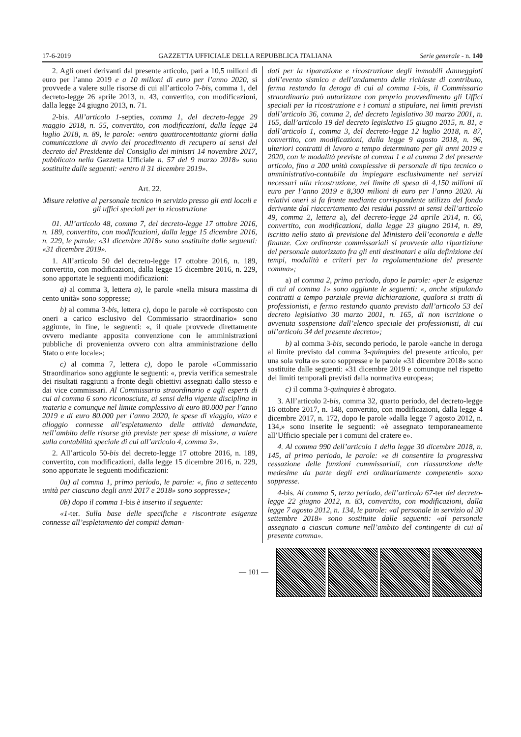17-6-2019 GAZZETTA UFFICIALE DELLA REPUBBLICA ITALIANA Serie generale - n. 140
2. Agli oneri derivanti dal presente articolo, pari a 10,5 milioni di euro per l’anno 2019 e a 10 milioni di euro per l’anno 2020, si provvede a valere sulle risorse di cui all’articolo 7-bis, comma 1, del decreto-legge 26 aprile 2013, n. 43, convertito, con modificazioni, dalla legge 24 giugno 2013, n. 71.
2-bis. All’articolo 1-septies, comma 1, del decreto-legge 29 maggio 2018, n. 55, convertito, con modificazioni, dalla legge 24 luglio 2018, n. 89, le parole: «entro quattrocentottanta giorni dalla comunicazione di avvio del procedimento di recupero ai sensi del decreto del Presidente del Consiglio dei ministri 14 novembre 2017, pubblicato nella Gazzetta Ufficiale n. 57 del 9 marzo 2018» sono sostituite dalle seguenti: «entro il 31 dicembre 2019».
Art. 22.
Misure relative al personale tecnico in servizio presso gli enti locali e gli uffici speciali per la ricostruzione
01. All’articolo 48, comma 7, del decreto-legge 17 ottobre 2016, n. 189, convertito, con modificazioni, dalla legge 15 dicembre 2016, n. 229, le parole: «31 dicembre 2018» sono sostituite dalle seguenti: «31 dicembre 2019».
1. All’articolo 50 del decreto-legge 17 ottobre 2016, n. 189, convertito, con modificazioni, dalla legge 15 dicembre 2016, n. 229, sono apportate le seguenti modificazioni:
a) al comma 3, lettera a), le parole «nella misura massima di cento unità» sono soppresse;
b) al comma 3-bis, lettera c), dopo le parole «è corrisposto con oneri a carico esclusivo del Commissario straordinario» sono aggiunte, in fine, le seguenti: «, il quale provvede direttamente ovvero mediante apposita convenzione con le amministrazioni pubbliche di provenienza ovvero con altra amministrazione dello Stato o ente locale»;
c) al comma 7, lettera c), dopo le parole «Commissario Straordinario» sono aggiunte le seguenti: «, previa verifica semestrale dei risultati raggiunti a fronte degli obiettivi assegnati dallo stesso e dai vice commissari. Al Commissario straordinario e agli esperti di cui al comma 6 sono riconosciute, ai sensi della vigente disciplina in materia e comunque nel limite complessivo di euro 80.000 per l’anno 2019 e di euro 80.000 per l’anno 2020, le spese di viaggio, vitto e alloggio connesse all’espletamento delle attività demandate, nell’ambito delle risorse già previste per spese di missione, a valere sulla contabilità speciale di cui all’articolo 4, comma 3».
2. All’articolo 50-bis del decreto-legge 17 ottobre 2016, n. 189, convertito, con modificazioni, dalla legge 15 dicembre 2016, n. 229, sono apportate le seguenti modificazioni:
0a) al comma 1, primo periodo, le parole: «, fino a settecento unità per ciascuno degli anni 2017 e 2018» sono soppresse»;
0b) dopo il comma 1-bis è inserito il seguente:
«1-ter. Sulla base delle specifiche e riscontrate esigenze connesse all’espletamento dei compiti deman-
dati per la riparazione e ricostruzione degli immobili danneggiati dall’evento sismico e dell’andamento delle richieste di contributo, ferma restando la deroga di cui al comma 1-bis, il Commissario straordinario può autorizzare con proprio provvedimento gli Uffici speciali per la ricostruzione e i comuni a stipulare, nei limiti previsti dall’articolo 36, comma 2, del decreto legislativo 30 marzo 2001, n. 165, dall’articolo 19 del decreto legislativo 15 giugno 2015, n. 81, e dall’articolo 1, comma 3, del decreto-legge 12 luglio 2018, n. 87, convertito, con modificazioni, dalla legge 9 agosto 2018, n. 96, ulteriori contratti di lavoro a tempo determinato per gli anni 2019 e 2020, con le modalità previste al comma 1 e al comma 2 del presente articolo, fino a 200 unità complessive di personale di tipo tecnico o amministrativo-contabile da impiegare esclusivamente nei servizi necessari alla ricostruzione, nel limite di spesa di 4,150 milioni di euro per l’anno 2019 e 8,300 milioni di euro per l’anno 2020. Ai relativi oneri si fa fronte mediante corrispondente utilizzo del fondo derivante dal riaccertamento dei residui passivi ai sensi dell’articolo 49, comma 2, lettera a), del decreto-legge 24 aprile 2014, n. 66, convertito, con modificazioni, dalla legge 23 giugno 2014, n. 89, iscritto nello stato di previsione del Ministero dell’economia e delle finanze. Con ordinanze commissariali si provvede alla ripartizione del personale autorizzato fra gli enti destinatari e alla definizione dei tempi, modalità e criteri per la regolamentazione del presente comma»;
a) al comma 2, primo periodo, dopo le parole: «per le esigenze di cui al comma 1» sono aggiunte le seguenti: «, anche stipulando contratti a tempo parziale previa dichiarazione, qualora si tratti di professionisti, e fermo restando quanto previsto dall’articolo 53 del decreto legislativo 30 marzo 2001, n. 165, di non iscrizione o avvenuta sospensione dall’elenco speciale dei professionisti, di cui all’articolo 34 del presente decreto»;
b) al comma 3-bis, secondo periodo, le parole «anche in deroga al limite previsto dal comma 3-quinquies del presente articolo, per una sola volta e» sono soppresse e le parole «31 dicembre 2018» sono sostituite dalle seguenti: «31 dicembre 2019 e comunque nel rispetto dei limiti temporali previsti dalla normativa europea»;
c) il comma 3-quinquies è abrogato.
3. All’articolo 2-bis, comma 32, quarto periodo, del decreto-legge 16 ottobre 2017, n. 148, convertito, con modificazioni, dalla legge 4 dicembre 2017, n. 172, dopo le parole «dalla legge 7 agosto 2012, n. 134,» sono inserite le seguenti: «è assegnato temporaneamente all’Ufficio speciale per i comuni del cratere e».
4. Al comma 990 dell’articolo 1 della legge 30 dicembre 2018, n. 145, al primo periodo, le parole: «e di consentire la progressiva cessazione delle funzioni commissariali, con riassunzione delle medesime da parte degli enti ordinariamente competenti» sono soppresse.
4-bis. Al comma 5, terzo periodo, dell’articolo 67-ter del decreto-legge 22 giugno 2012, n. 83, convertito, con modificazioni, dalla legge 7 agosto 2012, n. 134, le parole: «al personale in servizio al 30 settembre 2018» sono sostituite dalle seguenti: «al personale assegnato a ciascun comune nell’ambito del contingente di cui al presente comma».
— 101 —